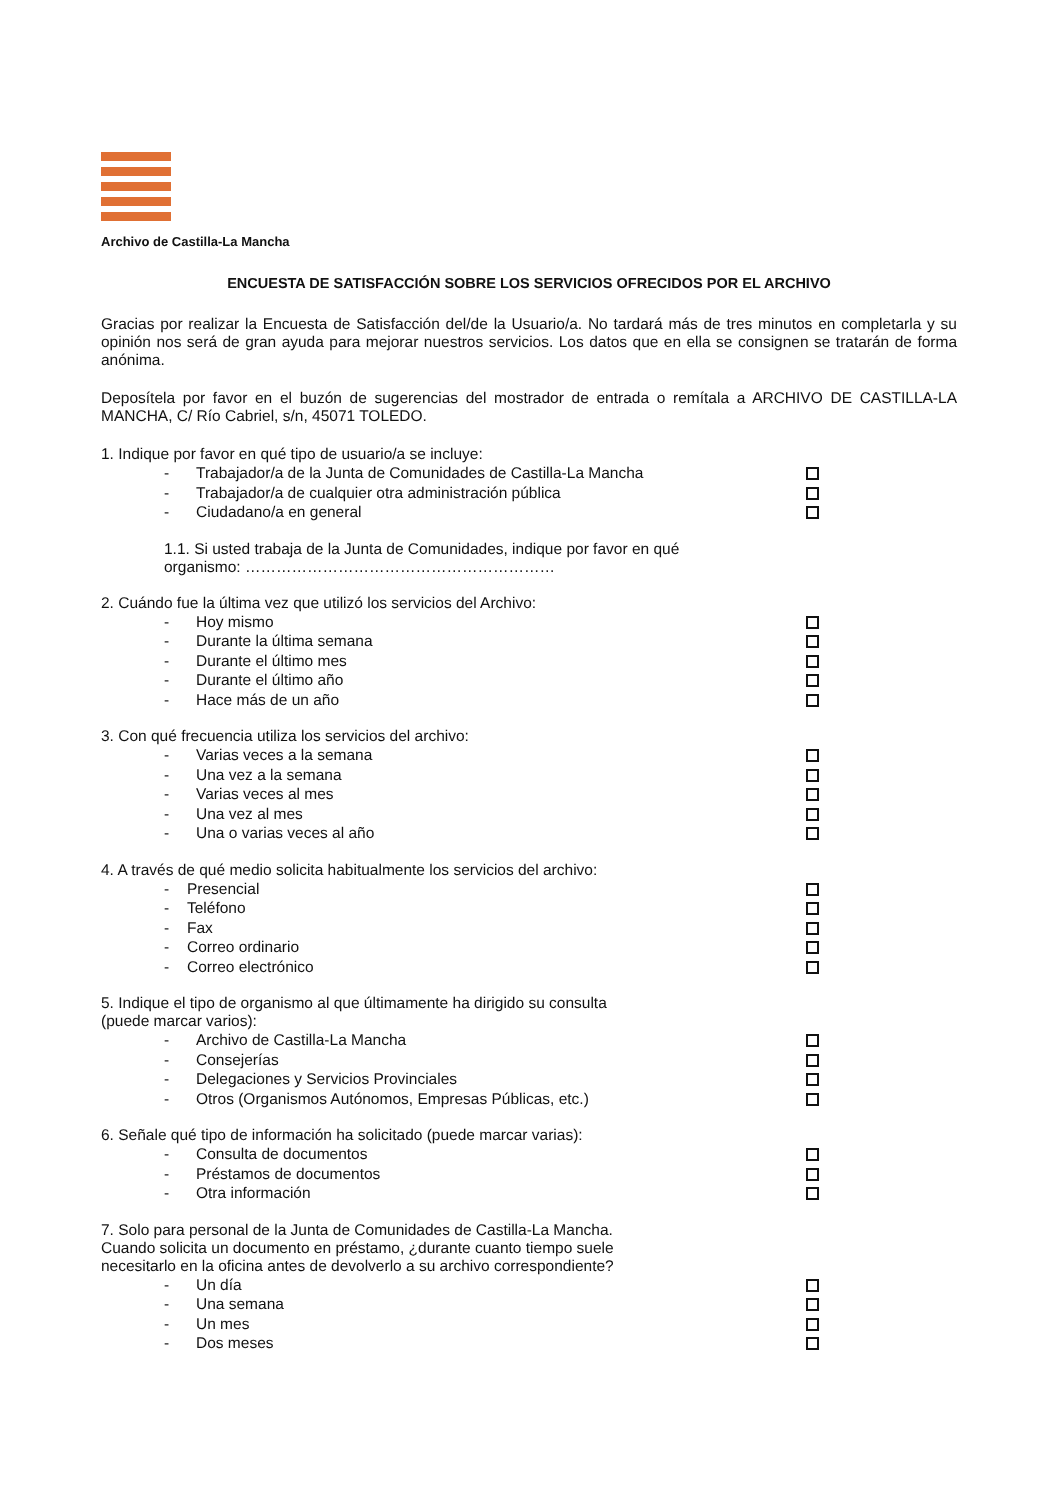Archivo de Castilla-La Mancha
ENCUESTA DE SATISFACCIÓN SOBRE LOS SERVICIOS OFRECIDOS POR EL ARCHIVO
Gracias por realizar la Encuesta de Satisfacción del/de la Usuario/a. No tardará más de tres minutos en completarla y su opinión nos será de gran ayuda para mejorar nuestros servicios. Los datos que en ella se consignen se tratarán de forma anónima.
Deposítela por favor en el buzón de sugerencias del mostrador de entrada o remítala a ARCHIVO DE CASTILLA-LA MANCHA, C/ Río Cabriel, s/n, 45071 TOLEDO.
1. Indique por favor en qué tipo de usuario/a se incluye:
- Trabajador/a de la Junta de Comunidades de Castilla-La Mancha
- Trabajador/a de cualquier otra administración pública
- Ciudadano/a en general
1.1. Si usted trabaja de la Junta de Comunidades, indique por favor en qué organismo: ……………………………………………………
2. Cuándo fue la última vez que utilizó los servicios del Archivo:
- Hoy mismo
- Durante la última semana
- Durante el último mes
- Durante el último año
- Hace más de un año
3. Con qué frecuencia utiliza los servicios del archivo:
- Varias veces a la semana
- Una vez a la semana
- Varias veces al mes
- Una vez al mes
- Una o varias veces al año
4. A través de qué medio solicita habitualmente los servicios del archivo:
- Presencial
- Teléfono
- Fax
- Correo ordinario
- Correo electrónico
5. Indique el tipo de organismo al que últimamente ha dirigido su consulta
(puede marcar varios):
- Archivo de Castilla-La Mancha
- Consejerías
- Delegaciones y Servicios Provinciales
- Otros (Organismos Autónomos, Empresas Públicas, etc.)
6. Señale qué tipo de información ha solicitado (puede marcar varias):
- Consulta de documentos
- Préstamos de documentos
- Otra información
7. Solo para personal de la Junta de Comunidades de Castilla-La Mancha.
Cuando solicita un documento en préstamo, ¿durante cuanto tiempo suele
necesitarlo en la oficina antes de devolverlo a su archivo correspondiente?
- Un día
- Una semana
- Un mes
- Dos meses